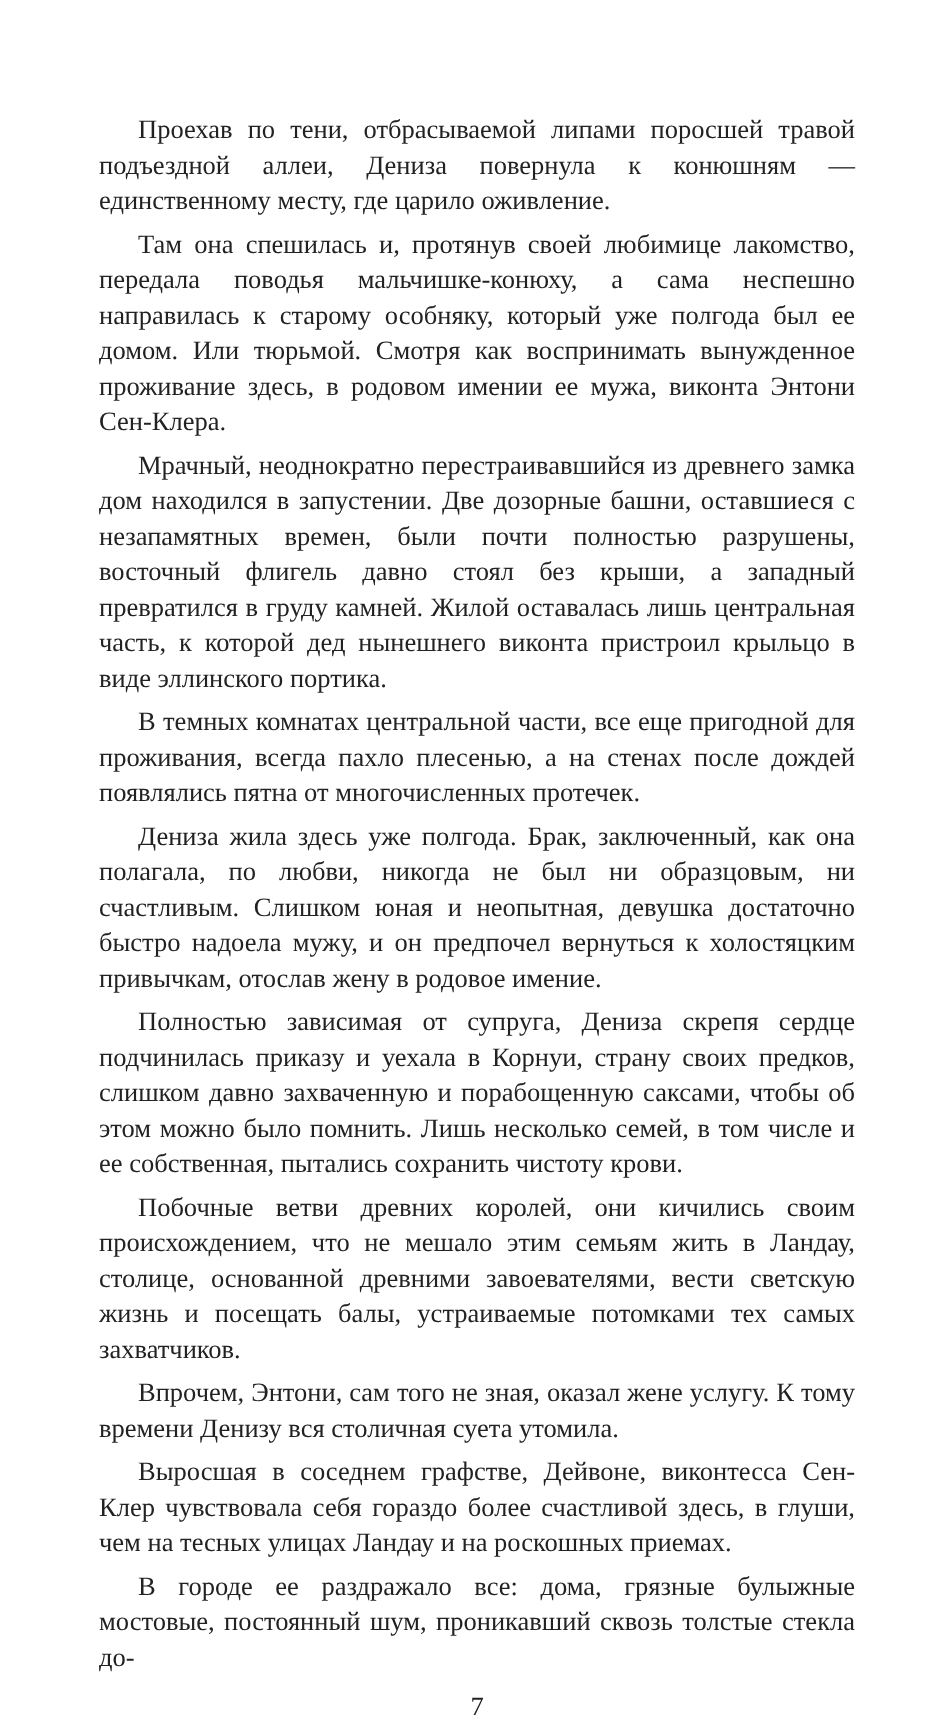Проехав по тени, отбрасываемой липами поросшей травой подъездной аллеи, Дениза повернула к конюшням — единственному месту, где царило оживление.
Там она спешилась и, протянув своей любимице лакомство, передала поводья мальчишке-конюху, а сама неспешно направилась к старому особняку, который уже полгода был ее домом. Или тюрьмой. Смотря как воспринимать вынужденное проживание здесь, в родовом имении ее мужа, виконта Энтони Сен-Клера.
Мрачный, неоднократно перестраивавшийся из древнего замка дом находился в запустении. Две дозорные башни, оставшиеся с незапамятных времен, были почти полностью разрушены, восточный флигель давно стоял без крыши, а западный превратился в груду камней. Жилой оставалась лишь центральная часть, к которой дед нынешнего виконта пристроил крыльцо в виде эллинского портика.
В темных комнатах центральной части, все еще пригодной для проживания, всегда пахло плесенью, а на стенах после дождей появлялись пятна от многочисленных протечек.
Дениза жила здесь уже полгода. Брак, заключенный, как она полагала, по любви, никогда не был ни образцовым, ни счастливым. Слишком юная и неопытная, девушка достаточно быстро надоела мужу, и он предпочел вернуться к холостяцким привычкам, отослав жену в родовое имение.
Полностью зависимая от супруга, Дениза скрепя сердце подчинилась приказу и уехала в Корнуи, страну своих предков, слишком давно захваченную и порабощенную саксами, чтобы об этом можно было помнить. Лишь несколько семей, в том числе и ее собственная, пытались сохранить чистоту крови.
Побочные ветви древних королей, они кичились своим происхождением, что не мешало этим семьям жить в Ландау, столице, основанной древними завоевателями, вести светскую жизнь и посещать балы, устраиваемые потомками тех самых захватчиков.
Впрочем, Энтони, сам того не зная, оказал жене услугу. К тому времени Денизу вся столичная суета утомила.
Выросшая в соседнем графстве, Дейвоне, виконтесса Сен-Клер чувствовала себя гораздо более счастливой здесь, в глуши, чем на тесных улицах Ландау и на роскошных приемах.
В городе ее раздражало все: дома, грязные булыжные мостовые, постоянный шум, проникавший сквозь толстые стекла до-
7